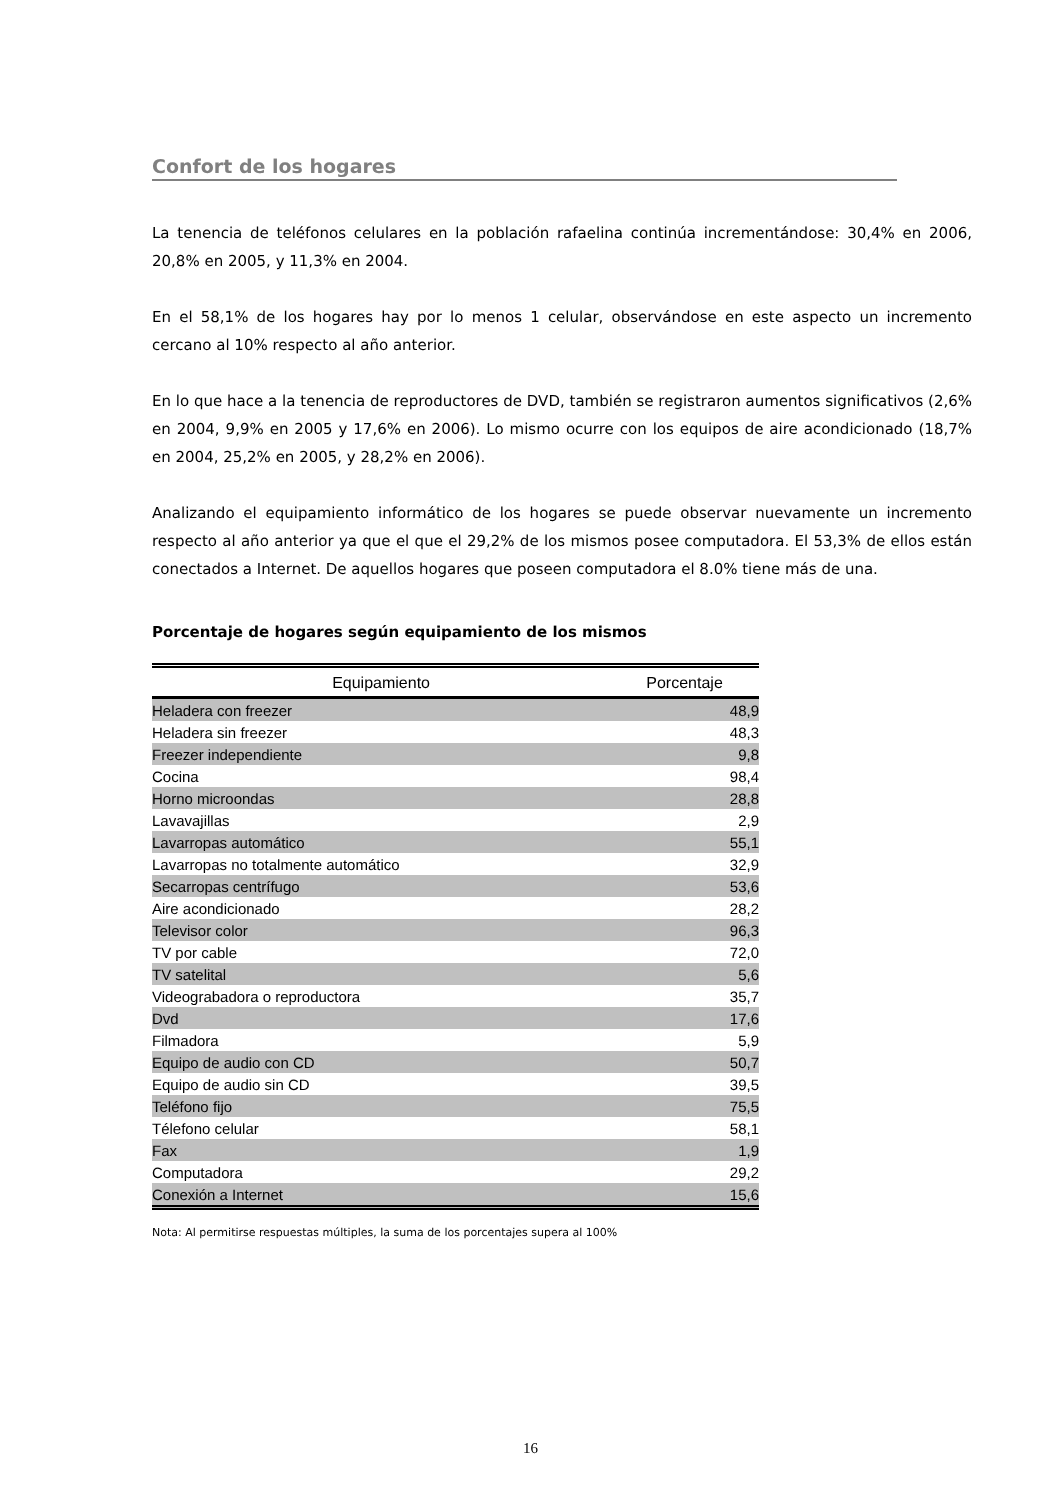Confort de los hogares
La tenencia de teléfonos celulares en la población rafaelina continúa incrementándose: 30,4% en 2006, 20,8% en 2005, y 11,3% en 2004.
En el 58,1% de los hogares hay por lo menos 1 celular, observándose en este aspecto un incremento cercano al 10% respecto al año anterior.
En lo que hace a la tenencia de reproductores de DVD, también se registraron aumentos significativos (2,6% en 2004, 9,9% en 2005 y 17,6% en 2006). Lo mismo ocurre con los equipos de aire acondicionado (18,7% en 2004, 25,2% en 2005, y 28,2% en 2006).
Analizando el equipamiento informático de los hogares se puede observar nuevamente un incremento respecto al año anterior ya que el que el 29,2% de los mismos posee computadora. El 53,3% de ellos están conectados a Internet. De aquellos hogares que poseen computadora el 8.0% tiene más de una.
Porcentaje de hogares según equipamiento de los mismos
| Equipamiento | Porcentaje |
| --- | --- |
| Heladera con freezer | 48,9 |
| Heladera sin freezer | 48,3 |
| Freezer independiente | 9,8 |
| Cocina | 98,4 |
| Horno microondas | 28,8 |
| Lavavajillas | 2,9 |
| Lavarropas automático | 55,1 |
| Lavarropas no totalmente automático | 32,9 |
| Secarropas centrífugo | 53,6 |
| Aire acondicionado | 28,2 |
| Televisor color | 96,3 |
| TV por cable | 72,0 |
| TV satelital | 5,6 |
| Videograbadora o reproductora | 35,7 |
| Dvd | 17,6 |
| Filmadora | 5,9 |
| Equipo de audio con CD | 50,7 |
| Equipo de audio sin CD | 39,5 |
| Teléfono fijo | 75,5 |
| Télefono celular | 58,1 |
| Fax | 1,9 |
| Computadora | 29,2 |
| Conexión a Internet | 15,6 |
Nota: Al permitirse respuestas múltiples, la suma de los porcentajes supera al 100%
16